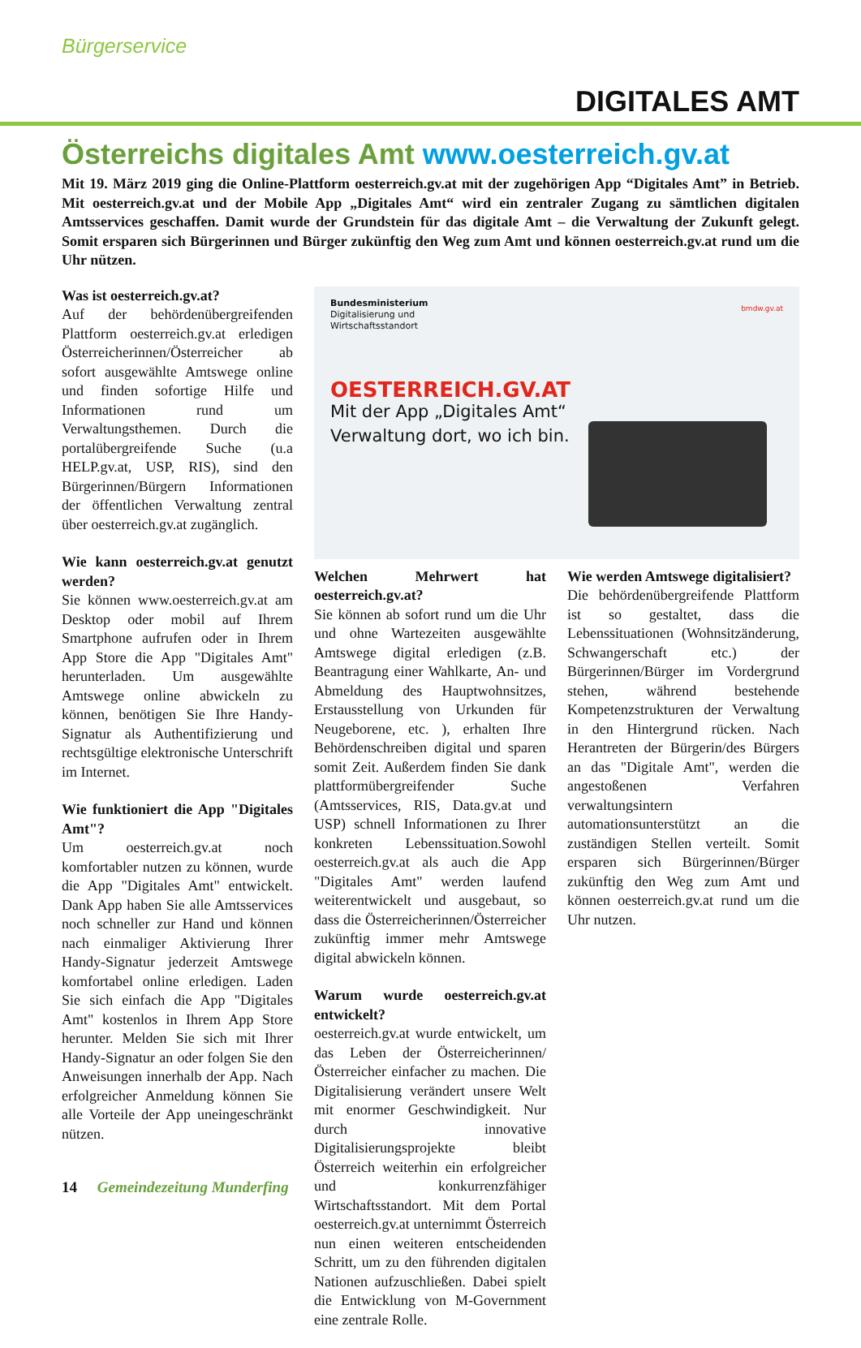Bürgerservice
DIGITALES AMT
Österreichs digitales Amt www.oesterreich.gv.at
Mit 19. März 2019 ging die Online-Plattform oesterreich.gv.at mit der zugehörigen App “Digitales Amt” in Betrieb. Mit oesterreich.gv.at und der Mobile App „Digitales Amt“ wird ein zentraler Zugang zu sämtlichen digitalen Amtsservices geschaffen. Damit wurde der Grundstein für das digitale Amt – die Verwaltung der Zukunft gelegt. Somit ersparen sich Bürgerinnen und Bürger zukünftig den Weg zum Amt und können oesterreich.gv.at rund um die Uhr nützen.
Was ist oesterreich.gv.at?
Auf der behördenübergreifenden Plattform oesterreich.gv.at erledigen Österreicherinnen/Österreicher ab sofort ausgewählte Amtswege online und finden sofortige Hilfe und Informationen rund um Verwaltungsthemen. Durch die portalübergreifende Suche (u.a HELP.gv.at, USP, RIS), sind den Bürgerinnen/Bürgern Informationen der öffentlichen Verwaltung zentral über oesterreich.gv.at zugänglich.
Wie kann oesterreich.gv.at genutzt werden?
Sie können www.oesterreich.gv.at am Desktop oder mobil auf Ihrem Smartphone aufrufen oder in Ihrem App Store die App "Digitales Amt" herunterladen. Um ausgewählte Amtswege online abwickeln zu können, benötigen Sie Ihre Handy-Signatur als Authentifizierung und rechtsgültige elektronische Unterschrift im Internet.
Wie funktioniert die App "Digitales Amt"?
Um oesterreich.gv.at noch komfortabler nutzen zu können, wurde die App "Digitales Amt" entwickelt. Dank App haben Sie alle Amtsservices noch schneller zur Hand und können nach einmaliger Aktivierung Ihrer Handy-Signatur jederzeit Amtswege komfortabel online erledigen. Laden Sie sich einfach die App "Digitales Amt" kostenlos in Ihrem App Store herunter. Melden Sie sich mit Ihrer Handy-Signatur an oder folgen Sie den Anweisungen innerhalb der App. Nach erfolgreicher Anmeldung können Sie alle Vorteile der App uneingeschränkt nützen.
Bundesministerium
Digitalisierung und
Wirtschaftsstandort
bmdw.gv.at
OESTERREICH.GV.AT
Mit der App „Digitales Amt“
Verwaltung dort, wo ich bin.
Welchen Mehrwert hat oesterreich.gv.at?
Sie können ab sofort rund um die Uhr und ohne Wartezeiten ausgewählte Amtswege digital erledigen (z.B. Beantragung einer Wahlkarte, An- und Abmeldung des Hauptwohnsitzes, Erstausstellung von Urkunden für Neugeborene, etc. ), erhalten Ihre Behördenschreiben digital und sparen somit Zeit. Außerdem finden Sie dank plattformübergreifender Suche (Amtsservices, RIS, Data.gv.at und USP) schnell Informationen zu Ihrer konkreten Lebenssituation.Sowohl oesterreich.gv.at als auch die App "Digitales Amt" werden laufend weiterentwickelt und ausgebaut, so dass die Österreicherinnen/Österreicher zukünftig immer mehr Amtswege digital abwickeln können.
Warum wurde oesterreich.gv.at entwickelt?
oesterreich.gv.at wurde entwickelt, um das Leben der Österreicherinnen/Österreicher einfacher zu machen. Die Digitalisierung verändert unsere Welt mit enormer Geschwindigkeit. Nur durch innovative Digitalisierungsprojekte bleibt Österreich weiterhin ein erfolgreicher und konkurrenzfähiger Wirtschaftsstandort. Mit dem Portal oesterreich.gv.at unternimmt Österreich nun einen weiteren entscheidenden Schritt, um zu den führenden digitalen Nationen aufzuschließen. Dabei spielt die Entwicklung von M-Government eine zentrale Rolle.
Wie werden Amtswege digitalisiert?
Die behördenübergreifende Plattform ist so gestaltet, dass die Lebenssituationen (Wohnsitzänderung, Schwangerschaft etc.) der Bürgerinnen/Bürger im Vordergrund stehen, während bestehende Kompetenzstrukturen der Verwaltung in den Hintergrund rücken. Nach Herantreten der Bürgerin/des Bürgers an das "Digitale Amt", werden die angestoßenen Verfahren verwaltungsintern automationsunterstützt an die zuständigen Stellen verteilt. Somit ersparen sich Bürgerinnen/Bürger zukünftig den Weg zum Amt und können oesterreich.gv.at rund um die Uhr nutzen.
14 Gemeindezeitung Munderfing